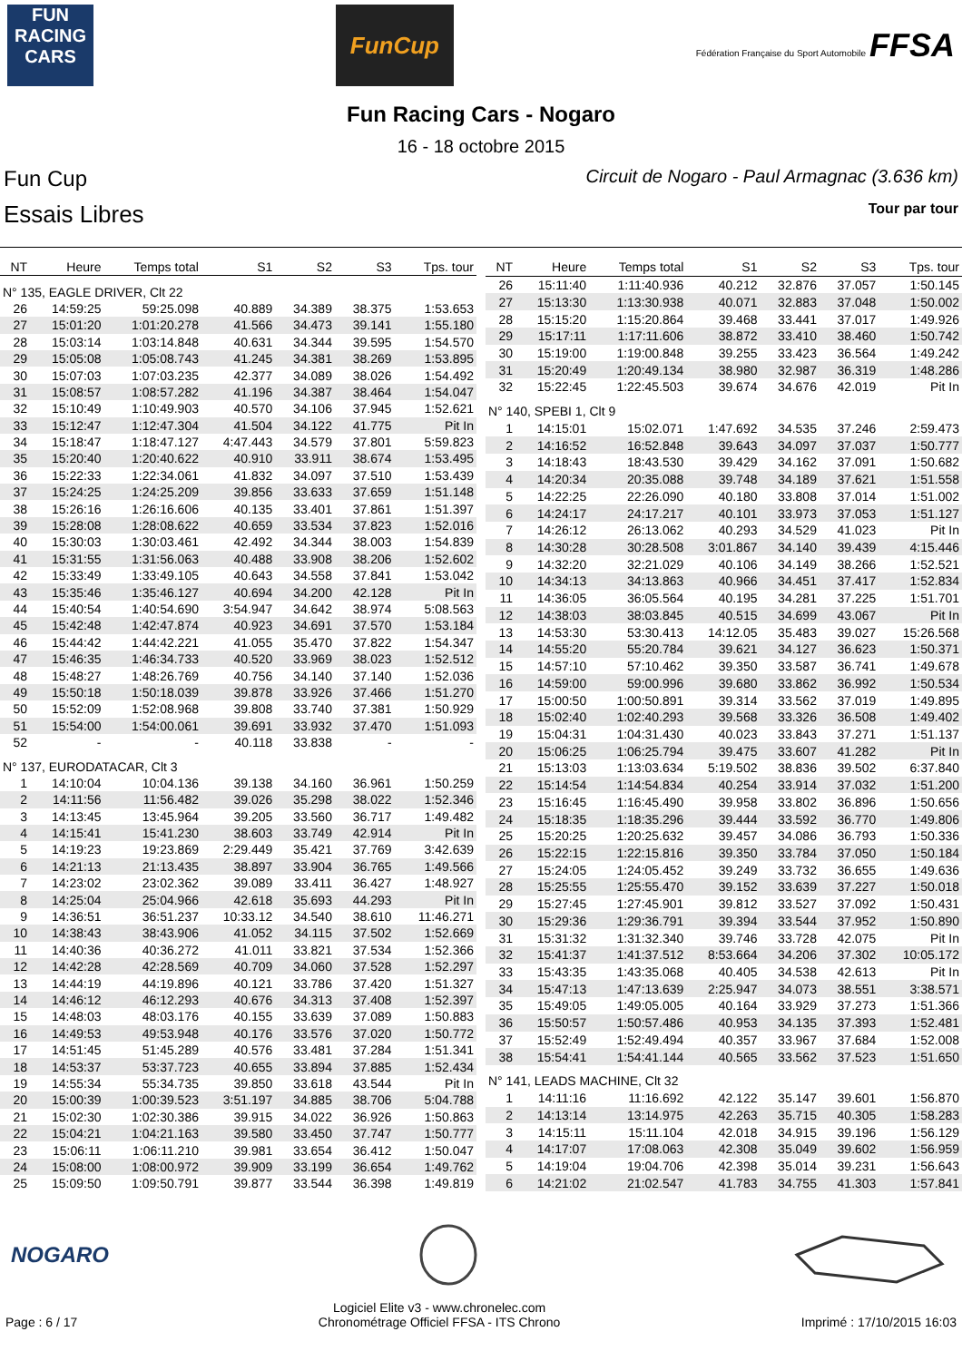FUN
RACING
CARS
FunCup
Fédération Française du Sport Automobile FFSA
Fun Racing Cars - Nogaro
16 - 18 octobre 2015
Fun Cup Circuit de Nogaro - Paul Armagnac (3.636 km)
Essais Libres Tour par tour
| NT | Heure | Temps total | S1 | S2 | S3 | Tps. tour |
| --- | --- | --- | --- | --- | --- | --- |
| N° 135, EAGLE DRIVER, Clt 22 | | | | | | |
| 26 | 14:59:25 | 59:25.098 | 40.889 | 34.389 | 38.375 | 1:53.653 |
| 27 | 15:01:20 | 1:01:20.278 | 41.566 | 34.473 | 39.141 | 1:55.180 |
| 28 | 15:03:14 | 1:03:14.848 | 40.631 | 34.344 | 39.595 | 1:54.570 |
| 29 | 15:05:08 | 1:05:08.743 | 41.245 | 34.381 | 38.269 | 1:53.895 |
| 30 | 15:07:03 | 1:07:03.235 | 42.377 | 34.089 | 38.026 | 1:54.492 |
| 31 | 15:08:57 | 1:08:57.282 | 41.196 | 34.387 | 38.464 | 1:54.047 |
| 32 | 15:10:49 | 1:10:49.903 | 40.570 | 34.106 | 37.945 | 1:52.621 |
| 33 | 15:12:47 | 1:12:47.304 | 41.504 | 34.122 | 41.775 | Pit In |
| 34 | 15:18:47 | 1:18:47.127 | 4:47.443 | 34.579 | 37.801 | 5:59.823 |
| 35 | 15:20:40 | 1:20:40.622 | 40.910 | 33.911 | 38.674 | 1:53.495 |
| 36 | 15:22:33 | 1:22:34.061 | 41.832 | 34.097 | 37.510 | 1:53.439 |
| 37 | 15:24:25 | 1:24:25.209 | 39.856 | 33.633 | 37.659 | 1:51.148 |
| 38 | 15:26:16 | 1:26:16.606 | 40.135 | 33.401 | 37.861 | 1:51.397 |
| 39 | 15:28:08 | 1:28:08.622 | 40.659 | 33.534 | 37.823 | 1:52.016 |
| 40 | 15:30:03 | 1:30:03.461 | 42.492 | 34.344 | 38.003 | 1:54.839 |
| 41 | 15:31:55 | 1:31:56.063 | 40.488 | 33.908 | 38.206 | 1:52.602 |
| 42 | 15:33:49 | 1:33:49.105 | 40.643 | 34.558 | 37.841 | 1:53.042 |
| 43 | 15:35:46 | 1:35:46.127 | 40.694 | 34.200 | 42.128 | Pit In |
| 44 | 15:40:54 | 1:40:54.690 | 3:54.947 | 34.642 | 38.974 | 5:08.563 |
| 45 | 15:42:48 | 1:42:47.874 | 40.923 | 34.691 | 37.570 | 1:53.184 |
| 46 | 15:44:42 | 1:44:42.221 | 41.055 | 35.470 | 37.822 | 1:54.347 |
| 47 | 15:46:35 | 1:46:34.733 | 40.520 | 33.969 | 38.023 | 1:52.512 |
| 48 | 15:48:27 | 1:48:26.769 | 40.756 | 34.140 | 37.140 | 1:52.036 |
| 49 | 15:50:18 | 1:50:18.039 | 39.878 | 33.926 | 37.466 | 1:51.270 |
| 50 | 15:52:09 | 1:52:08.968 | 39.808 | 33.740 | 37.381 | 1:50.929 |
| 51 | 15:54:00 | 1:54:00.061 | 39.691 | 33.932 | 37.470 | 1:51.093 |
| 52 | - | - | 40.118 | 33.838 | - | - |
| N° 137, EURODATACAR, Clt 3 | | | | | | |
| 1 | 14:10:04 | 10:04.136 | 39.138 | 34.160 | 36.961 | 1:50.259 |
| 2 | 14:11:56 | 11:56.482 | 39.026 | 35.298 | 38.022 | 1:52.346 |
| 3 | 14:13:45 | 13:45.964 | 39.205 | 33.560 | 36.717 | 1:49.482 |
| 4 | 14:15:41 | 15:41.230 | 38.603 | 33.749 | 42.914 | Pit In |
| 5 | 14:19:23 | 19:23.869 | 2:29.449 | 35.421 | 37.769 | 3:42.639 |
| 6 | 14:21:13 | 21:13.435 | 38.897 | 33.904 | 36.765 | 1:49.566 |
| 7 | 14:23:02 | 23:02.362 | 39.089 | 33.411 | 36.427 | 1:48.927 |
| 8 | 14:25:04 | 25:04.966 | 42.618 | 35.693 | 44.293 | Pit In |
| 9 | 14:36:51 | 36:51.237 | 10:33.12 | 34.540 | 38.610 | 11:46.271 |
| 10 | 14:38:43 | 38:43.906 | 41.052 | 34.115 | 37.502 | 1:52.669 |
| 11 | 14:40:36 | 40:36.272 | 41.011 | 33.821 | 37.534 | 1:52.366 |
| 12 | 14:42:28 | 42:28.569 | 40.709 | 34.060 | 37.528 | 1:52.297 |
| 13 | 14:44:19 | 44:19.896 | 40.121 | 33.786 | 37.420 | 1:51.327 |
| 14 | 14:46:12 | 46:12.293 | 40.676 | 34.313 | 37.408 | 1:52.397 |
| 15 | 14:48:03 | 48:03.176 | 40.155 | 33.639 | 37.089 | 1:50.883 |
| 16 | 14:49:53 | 49:53.948 | 40.176 | 33.576 | 37.020 | 1:50.772 |
| 17 | 14:51:45 | 51:45.289 | 40.576 | 33.481 | 37.284 | 1:51.341 |
| 18 | 14:53:37 | 53:37.723 | 40.655 | 33.894 | 37.885 | 1:52.434 |
| 19 | 14:55:34 | 55:34.735 | 39.850 | 33.618 | 43.544 | Pit In |
| 20 | 15:00:39 | 1:00:39.523 | 3:51.197 | 34.885 | 38.706 | 5:04.788 |
| 21 | 15:02:30 | 1:02:30.386 | 39.915 | 34.022 | 36.926 | 1:50.863 |
| 22 | 15:04:21 | 1:04:21.163 | 39.580 | 33.450 | 37.747 | 1:50.777 |
| 23 | 15:06:11 | 1:06:11.210 | 39.981 | 33.654 | 36.412 | 1:50.047 |
| 24 | 15:08:00 | 1:08:00.972 | 39.909 | 33.199 | 36.654 | 1:49.762 |
| 25 | 15:09:50 | 1:09:50.791 | 39.877 | 33.544 | 36.398 | 1:49.819 |
| NT | Heure | Temps total | S1 | S2 | S3 | Tps. tour |
| --- | --- | --- | --- | --- | --- | --- |
| 26 | 15:11:40 | 1:11:40.936 | 40.212 | 32.876 | 37.057 | 1:50.145 |
| 27 | 15:13:30 | 1:13:30.938 | 40.071 | 32.883 | 37.048 | 1:50.002 |
| 28 | 15:15:20 | 1:15:20.864 | 39.468 | 33.441 | 37.017 | 1:49.926 |
| 29 | 15:17:11 | 1:17:11.606 | 38.872 | 33.410 | 38.460 | 1:50.742 |
| 30 | 15:19:00 | 1:19:00.848 | 39.255 | 33.423 | 36.564 | 1:49.242 |
| 31 | 15:20:49 | 1:20:49.134 | 38.980 | 32.987 | 36.319 | 1:48.286 |
| 32 | 15:22:45 | 1:22:45.503 | 39.674 | 34.676 | 42.019 | Pit In |
| N° 140, SPEBI 1, Clt 9 | | | | | | |
| 1 | 14:15:01 | 15:02.071 | 1:47.692 | 34.535 | 37.246 | 2:59.473 |
| 2 | 14:16:52 | 16:52.848 | 39.643 | 34.097 | 37.037 | 1:50.777 |
| 3 | 14:18:43 | 18:43.530 | 39.429 | 34.162 | 37.091 | 1:50.682 |
| 4 | 14:20:34 | 20:35.088 | 39.748 | 34.189 | 37.621 | 1:51.558 |
| 5 | 14:22:25 | 22:26.090 | 40.180 | 33.808 | 37.014 | 1:51.002 |
| 6 | 14:24:17 | 24:17.217 | 40.101 | 33.973 | 37.053 | 1:51.127 |
| 7 | 14:26:12 | 26:13.062 | 40.293 | 34.529 | 41.023 | Pit In |
| 8 | 14:30:28 | 30:28.508 | 3:01.867 | 34.140 | 39.439 | 4:15.446 |
| 9 | 14:32:20 | 32:21.029 | 40.106 | 34.149 | 38.266 | 1:52.521 |
| 10 | 14:34:13 | 34:13.863 | 40.966 | 34.451 | 37.417 | 1:52.834 |
| 11 | 14:36:05 | 36:05.564 | 40.195 | 34.281 | 37.225 | 1:51.701 |
| 12 | 14:38:03 | 38:03.845 | 40.515 | 34.699 | 43.067 | Pit In |
| 13 | 14:53:30 | 53:30.413 | 14:12.05 | 35.483 | 39.027 | 15:26.568 |
| 14 | 14:55:20 | 55:20.784 | 39.621 | 34.127 | 36.623 | 1:50.371 |
| 15 | 14:57:10 | 57:10.462 | 39.350 | 33.587 | 36.741 | 1:49.678 |
| 16 | 14:59:00 | 59:00.996 | 39.680 | 33.862 | 36.992 | 1:50.534 |
| 17 | 15:00:50 | 1:00:50.891 | 39.314 | 33.562 | 37.019 | 1:49.895 |
| 18 | 15:02:40 | 1:02:40.293 | 39.568 | 33.326 | 36.508 | 1:49.402 |
| 19 | 15:04:31 | 1:04:31.430 | 40.023 | 33.843 | 37.271 | 1:51.137 |
| 20 | 15:06:25 | 1:06:25.794 | 39.475 | 33.607 | 41.282 | Pit In |
| 21 | 15:13:03 | 1:13:03.634 | 5:19.502 | 38.836 | 39.502 | 6:37.840 |
| 22 | 15:14:54 | 1:14:54.834 | 40.254 | 33.914 | 37.032 | 1:51.200 |
| 23 | 15:16:45 | 1:16:45.490 | 39.958 | 33.802 | 36.896 | 1:50.656 |
| 24 | 15:18:35 | 1:18:35.296 | 39.444 | 33.592 | 36.770 | 1:49.806 |
| 25 | 15:20:25 | 1:20:25.632 | 39.457 | 34.086 | 36.793 | 1:50.336 |
| 26 | 15:22:15 | 1:22:15.816 | 39.350 | 33.784 | 37.050 | 1:50.184 |
| 27 | 15:24:05 | 1:24:05.452 | 39.249 | 33.732 | 36.655 | 1:49.636 |
| 28 | 15:25:55 | 1:25:55.470 | 39.152 | 33.639 | 37.227 | 1:50.018 |
| 29 | 15:27:45 | 1:27:45.901 | 39.812 | 33.527 | 37.092 | 1:50.431 |
| 30 | 15:29:36 | 1:29:36.791 | 39.394 | 33.544 | 37.952 | 1:50.890 |
| 31 | 15:31:32 | 1:31:32.340 | 39.746 | 33.728 | 42.075 | Pit In |
| 32 | 15:41:37 | 1:41:37.512 | 8:53.664 | 34.206 | 37.302 | 10:05.172 |
| 33 | 15:43:35 | 1:43:35.068 | 40.405 | 34.538 | 42.613 | Pit In |
| 34 | 15:47:13 | 1:47:13.639 | 2:25.947 | 34.073 | 38.551 | 3:38.571 |
| 35 | 15:49:05 | 1:49:05.005 | 40.164 | 33.929 | 37.273 | 1:51.366 |
| 36 | 15:50:57 | 1:50:57.486 | 40.953 | 34.135 | 37.393 | 1:52.481 |
| 37 | 15:52:49 | 1:52:49.494 | 40.357 | 33.967 | 37.684 | 1:52.008 |
| 38 | 15:54:41 | 1:54:41.144 | 40.565 | 33.562 | 37.523 | 1:51.650 |
| N° 141, LEADS MACHINE, Clt 32 | | | | | | |
| 1 | 14:11:16 | 11:16.692 | 42.122 | 35.147 | 39.601 | 1:56.870 |
| 2 | 14:13:14 | 13:14.975 | 42.263 | 35.715 | 40.305 | 1:58.283 |
| 3 | 14:15:11 | 15:11.104 | 42.018 | 34.915 | 39.196 | 1:56.129 |
| 4 | 14:17:07 | 17:08.063 | 42.308 | 35.049 | 39.602 | 1:56.959 |
| 5 | 14:19:04 | 19:04.706 | 42.398 | 35.014 | 39.231 | 1:56.643 |
| 6 | 14:21:02 | 21:02.547 | 41.783 | 34.755 | 41.303 | 1:57.841 |
NOGARO
Page : 6 / 17 Logiciel Elite v3 - www.chronelec.com
Chronométrage Officiel FFSA - ITS Chrono Imprimé : 17/10/2015 16:03